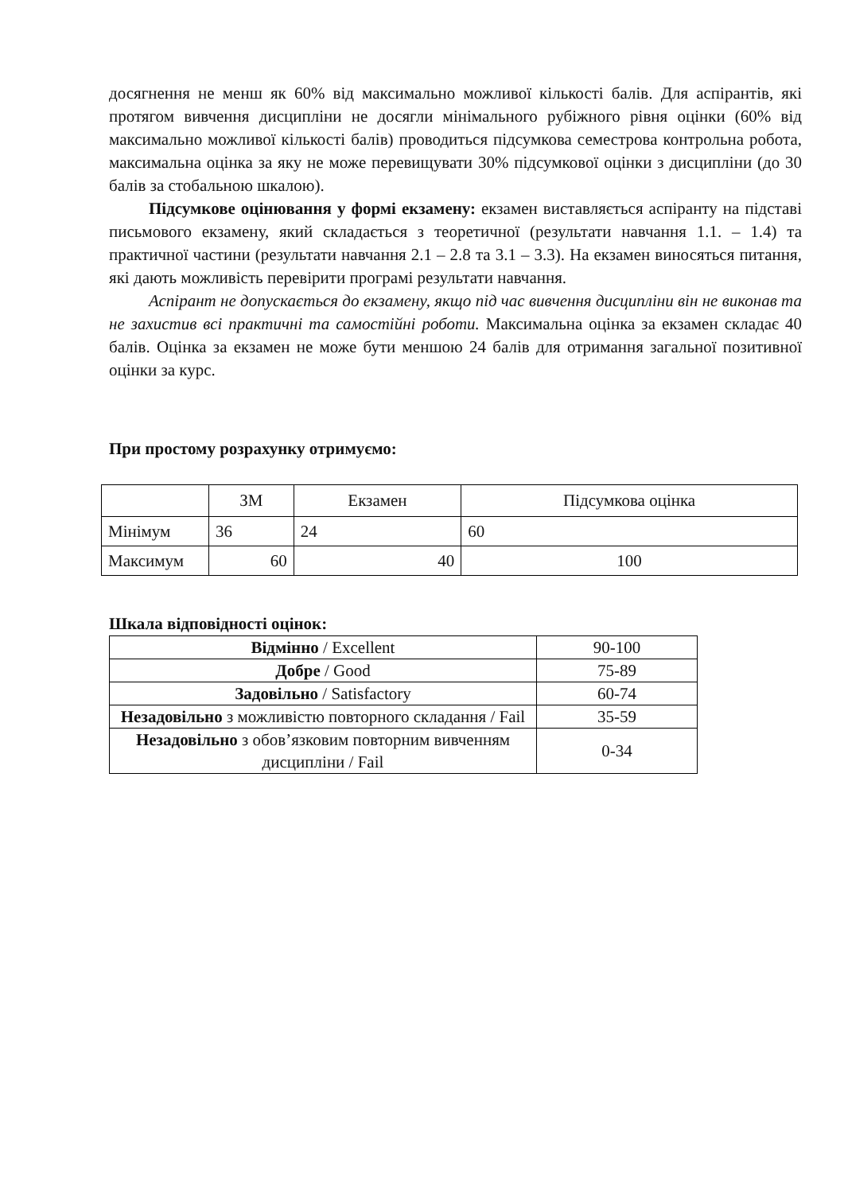досягнення не менш як 60% від максимально можливої кількості балів. Для аспірантів, які протягом вивчення дисципліни не досягли мінімального рубіжного рівня оцінки (60% від максимально можливої кількості балів) проводиться підсумкова семестрова контрольна робота, максимальна оцінка за яку не може перевищувати 30% підсумкової оцінки з дисципліни (до 30 балів за стобальною шкалою).
Підсумкове оцінювання у формі екзамену: екзамен виставляється аспіранту на підставі письмового екзамену, який складається з теоретичної (результати навчання 1.1. – 1.4) та практичної частини (результати навчання 2.1 – 2.8 та 3.1 – 3.3). На екзамен виносяться питання, які дають можливість перевірити програмі результати навчання.
Аспірант не допускається до екзамену, якщо під час вивчення дисципліни він не виконав та не захистив всі практичні та самостійні роботи. Максимальна оцінка за екзамен складає 40 балів. Оцінка за екзамен не може бути меншою 24 балів для отримання загальної позитивної оцінки за курс.
При простому розрахунку отримуємо:
| | ЗМ | Екзамен | Підсумкова оцінка |
| --- | --- | --- | --- |
| Мінімум | 36 | 24 | 60 |
| Максимум | 60 | 40 | 100 |
Шкала відповідності оцінок:
| Відмінно / Excellent | 90-100 |
| Добре / Good | 75-89 |
| Задовільно / Satisfactory | 60-74 |
| Незадовільно з можливістю повторного складання / Fail | 35-59 |
| Незадовільно з обов’язковим повторним вивченням дисципліни / Fail | 0-34 |